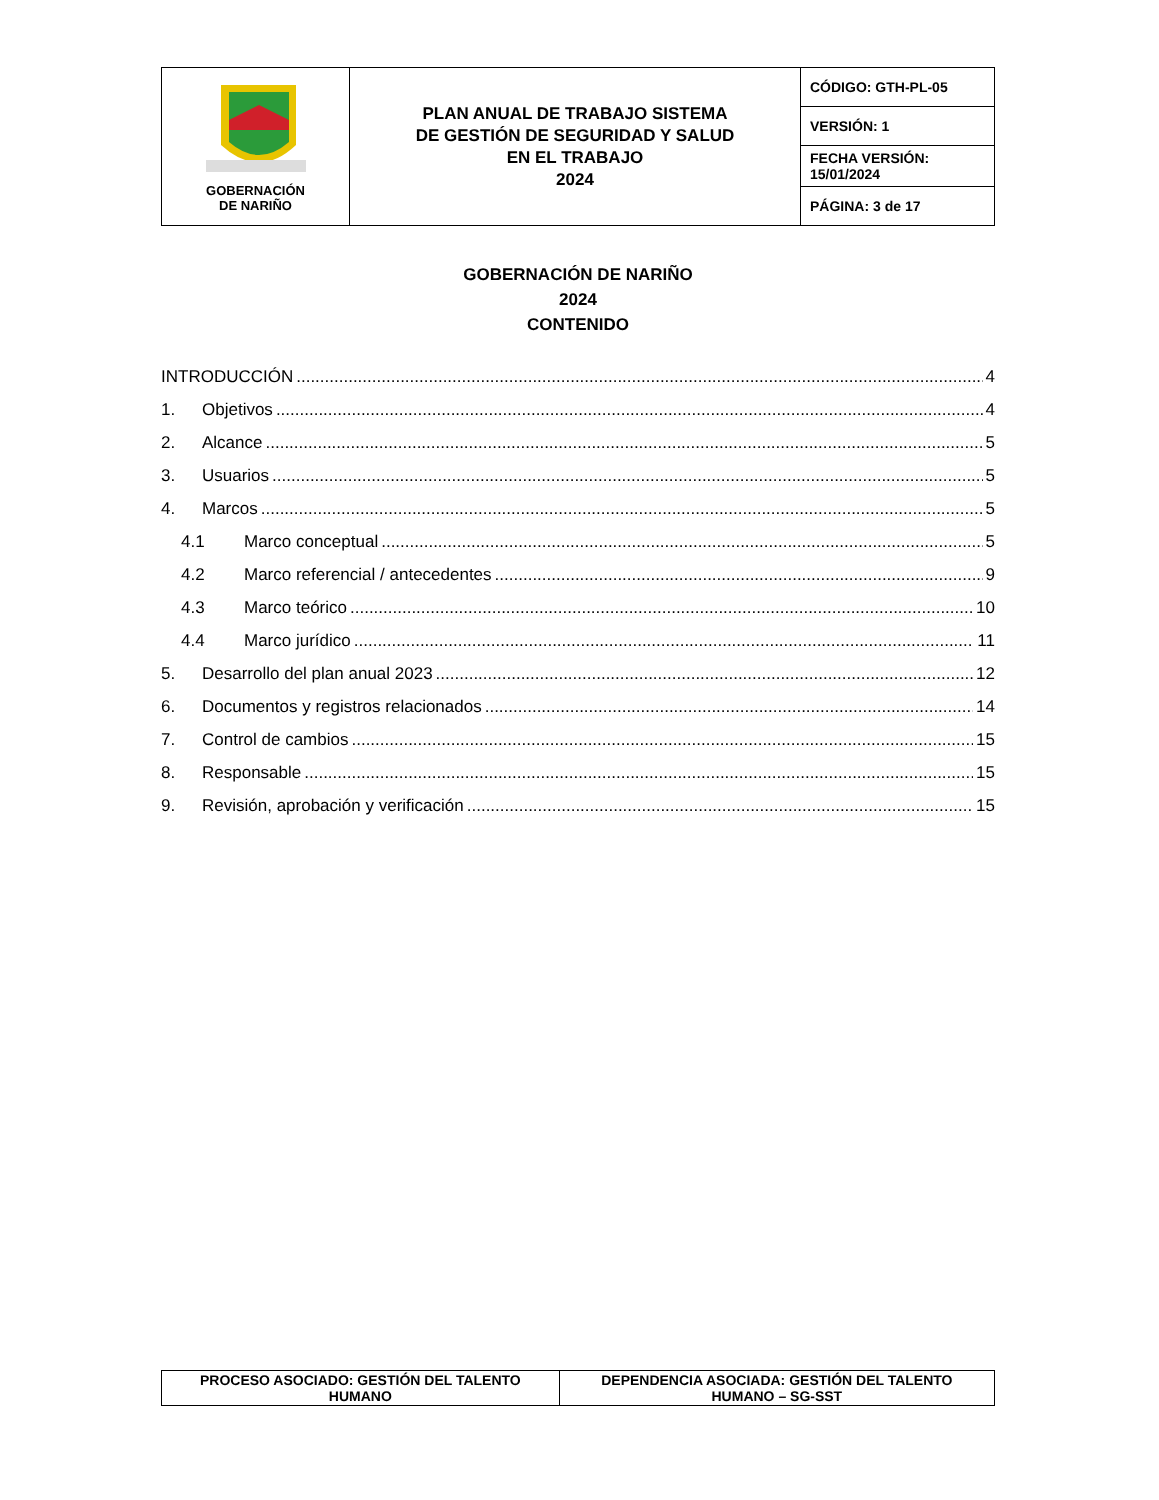| GOBERNACIÓN DE NARIÑO | PLAN ANUAL DE TRABAJO SISTEMA DE GESTIÓN DE SEGURIDAD Y SALUD EN EL TRABAJO 2024 | CÓDIGO: GTH-PL-05 |
| | | VERSIÓN: 1 |
| | | FECHA VERSIÓN: 15/01/2024 |
| | | PÁGINA: 3 de 17 |
GOBERNACIÓN DE NARIÑO
2024
CONTENIDO
INTRODUCCIÓN 4
1. Objetivos 4
2. Alcance 5
3. Usuarios 5
4. Marcos 5
4.1 Marco conceptual 5
4.2 Marco referencial / antecedentes 9
4.3 Marco teórico 10
4.4 Marco jurídico 11
5. Desarrollo del plan anual 2023 12
6. Documentos y registros relacionados 14
7. Control de cambios 15
8. Responsable 15
9. Revisión, aprobación y verificación 15
| PROCESO ASOCIADO: GESTIÓN DEL TALENTO HUMANO | DEPENDENCIA ASOCIADA: GESTIÓN DEL TALENTO HUMANO – SG-SST |